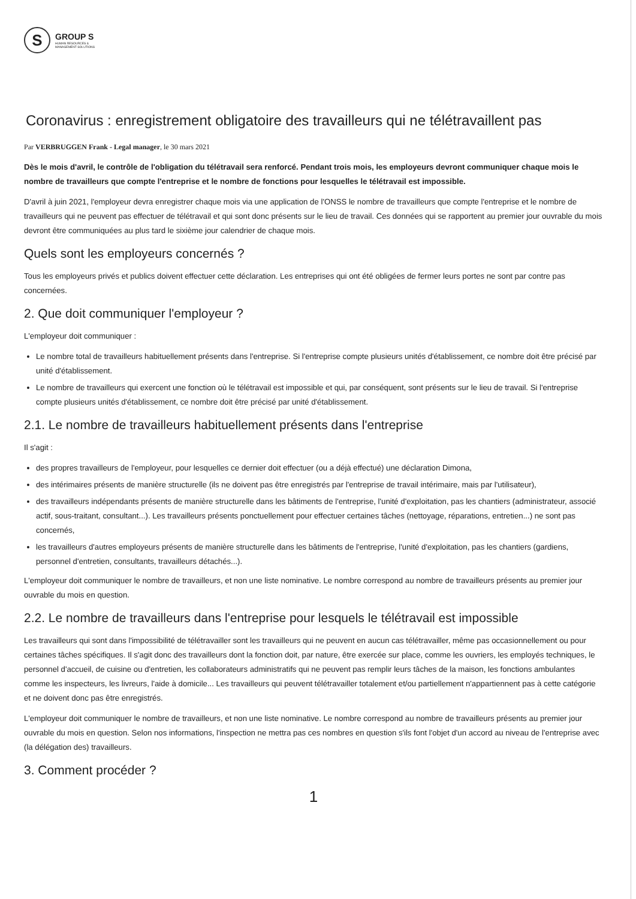S
GROUP S
HUMAN RESOURCES &
MANAGEMENT SOLUTIONS
Coronavirus : enregistrement obligatoire des travailleurs qui ne télétravaillent pas
Par VERBRUGGEN Frank - Legal manager, le 30 mars 2021
Dès le mois d'avril, le contrôle de l'obligation du télétravail sera renforcé. Pendant trois mois, les employeurs devront communiquer chaque mois le nombre de travailleurs que compte l'entreprise et le nombre de fonctions pour lesquelles le télétravail est impossible.
D'avril à juin 2021, l'employeur devra enregistrer chaque mois via une application de l'ONSS le nombre de travailleurs que compte l'entreprise et le nombre de travailleurs qui ne peuvent pas effectuer de télétravail et qui sont donc présents sur le lieu de travail. Ces données qui se rapportent au premier jour ouvrable du mois devront être communiquées au plus tard le sixième jour calendrier de chaque mois.
Quels sont les employeurs concernés ?
Tous les employeurs privés et publics doivent effectuer cette déclaration. Les entreprises qui ont été obligées de fermer leurs portes ne sont par contre pas concernées.
2. Que doit communiquer l'employeur ?
L'employeur doit communiquer :
Le nombre total de travailleurs habituellement présents dans l'entreprise. Si l'entreprise compte plusieurs unités d'établissement, ce nombre doit être précisé par unité d'établissement.
Le nombre de travailleurs qui exercent une fonction où le télétravail est impossible et qui, par conséquent, sont présents sur le lieu de travail. Si l'entreprise compte plusieurs unités d'établissement, ce nombre doit être précisé par unité d'établissement.
2.1. Le nombre de travailleurs habituellement présents dans l'entreprise
Il s'agit :
des propres travailleurs de l'employeur, pour lesquelles ce dernier doit effectuer (ou a déjà effectué) une déclaration Dimona,
des intérimaires présents de manière structurelle (ils ne doivent pas être enregistrés par l'entreprise de travail intérimaire, mais par l'utilisateur),
des travailleurs indépendants présents de manière structurelle dans les bâtiments de l'entreprise, l'unité d'exploitation, pas les chantiers (administrateur, associé actif, sous-traitant, consultant...). Les travailleurs présents ponctuellement pour effectuer certaines tâches (nettoyage, réparations, entretien...) ne sont pas concernés,
les travailleurs d'autres employeurs présents de manière structurelle dans les bâtiments de l'entreprise, l'unité d'exploitation, pas les chantiers (gardiens, personnel d'entretien, consultants, travailleurs détachés...).
L'employeur doit communiquer le nombre de travailleurs, et non une liste nominative. Le nombre correspond au nombre de travailleurs présents au premier jour ouvrable du mois en question.
2.2. Le nombre de travailleurs dans l'entreprise pour lesquels le télétravail est impossible
Les travailleurs qui sont dans l'impossibilité de télétravailler sont les travailleurs qui ne peuvent en aucun cas télétravailler, même pas occasionnellement ou pour certaines tâches spécifiques. Il s'agit donc des travailleurs dont la fonction doit, par nature, être exercée sur place, comme les ouvriers, les employés techniques, le personnel d'accueil, de cuisine ou d'entretien, les collaborateurs administratifs qui ne peuvent pas remplir leurs tâches de la maison, les fonctions ambulantes comme les inspecteurs, les livreurs, l'aide à domicile... Les travailleurs qui peuvent télétravailler totalement et/ou partiellement n'appartiennent pas à cette catégorie et ne doivent donc pas être enregistrés.
L'employeur doit communiquer le nombre de travailleurs, et non une liste nominative. Le nombre correspond au nombre de travailleurs présents au premier jour ouvrable du mois en question. Selon nos informations, l'inspection ne mettra pas ces nombres en question s'ils font l'objet d'un accord au niveau de l'entreprise avec (la délégation des) travailleurs.
3. Comment procéder ?
1